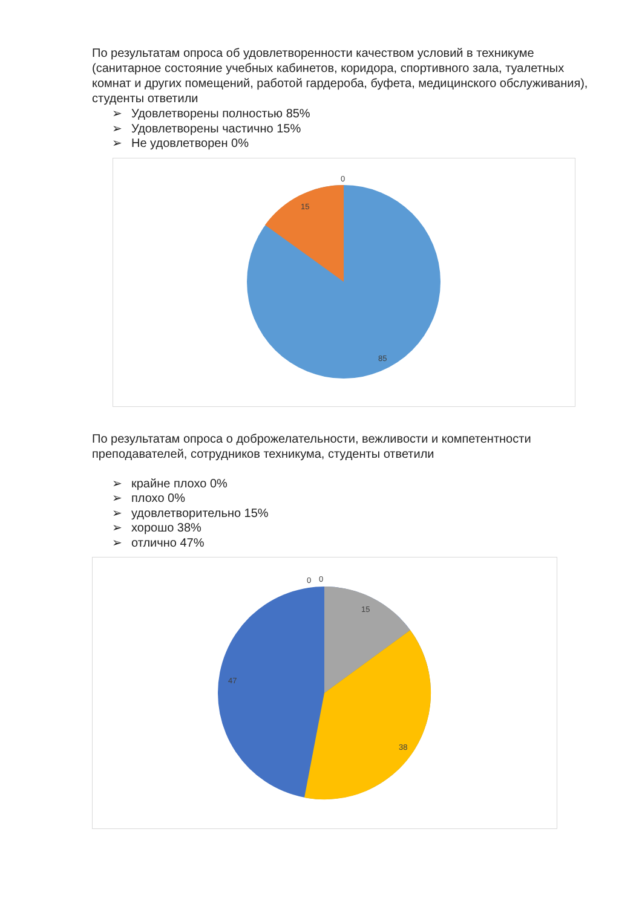По результатам опроса об удовлетворенности качеством условий в техникуме (санитарное состояние учебных кабинетов, коридора, спортивного зала, туалетных комнат и других помещений, работой гардероба, буфета, медицинского обслуживания), студенты ответили
➢ Удовлетворены полностью 85%
➢ Удовлетворены частично 15%
➢ Не удовлетворен 0%
0
15
85
По результатам опроса о доброжелательности, вежливости и компетентности преподавателей, сотрудников техникума, студенты ответили
➢ крайне плохо 0%
➢ плохо 0%
➢ удовлетворительно 15%
➢ хорошо 38%
➢ отлично 47%
0 0
15
47
38